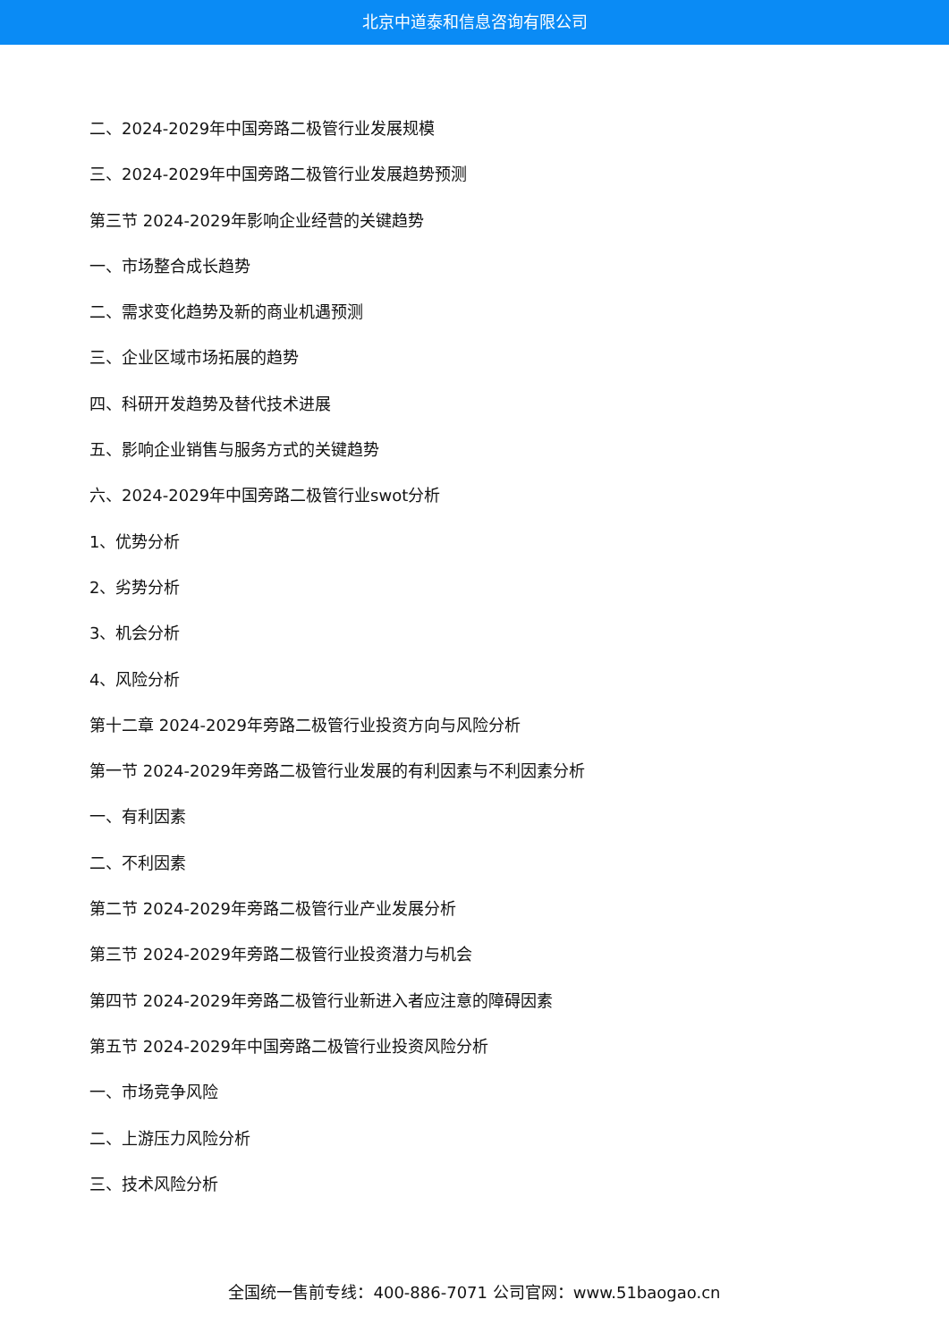北京中道泰和信息咨询有限公司
二、2024-2029年中国旁路二极管行业发展规模
三、2024-2029年中国旁路二极管行业发展趋势预测
第三节 2024-2029年影响企业经营的关键趋势
一、市场整合成长趋势
二、需求变化趋势及新的商业机遇预测
三、企业区域市场拓展的趋势
四、科研开发趋势及替代技术进展
五、影响企业销售与服务方式的关键趋势
六、2024-2029年中国旁路二极管行业swot分析
1、优势分析
2、劣势分析
3、机会分析
4、风险分析
第十二章 2024-2029年旁路二极管行业投资方向与风险分析
第一节 2024-2029年旁路二极管行业发展的有利因素与不利因素分析
一、有利因素
二、不利因素
第二节 2024-2029年旁路二极管行业产业发展分析
第三节 2024-2029年旁路二极管行业投资潜力与机会
第四节 2024-2029年旁路二极管行业新进入者应注意的障碍因素
第五节 2024-2029年中国旁路二极管行业投资风险分析
一、市场竞争风险
二、上游压力风险分析
三、技术风险分析
全国统一售前专线：400-886-7071 公司官网：www.51baogao.cn